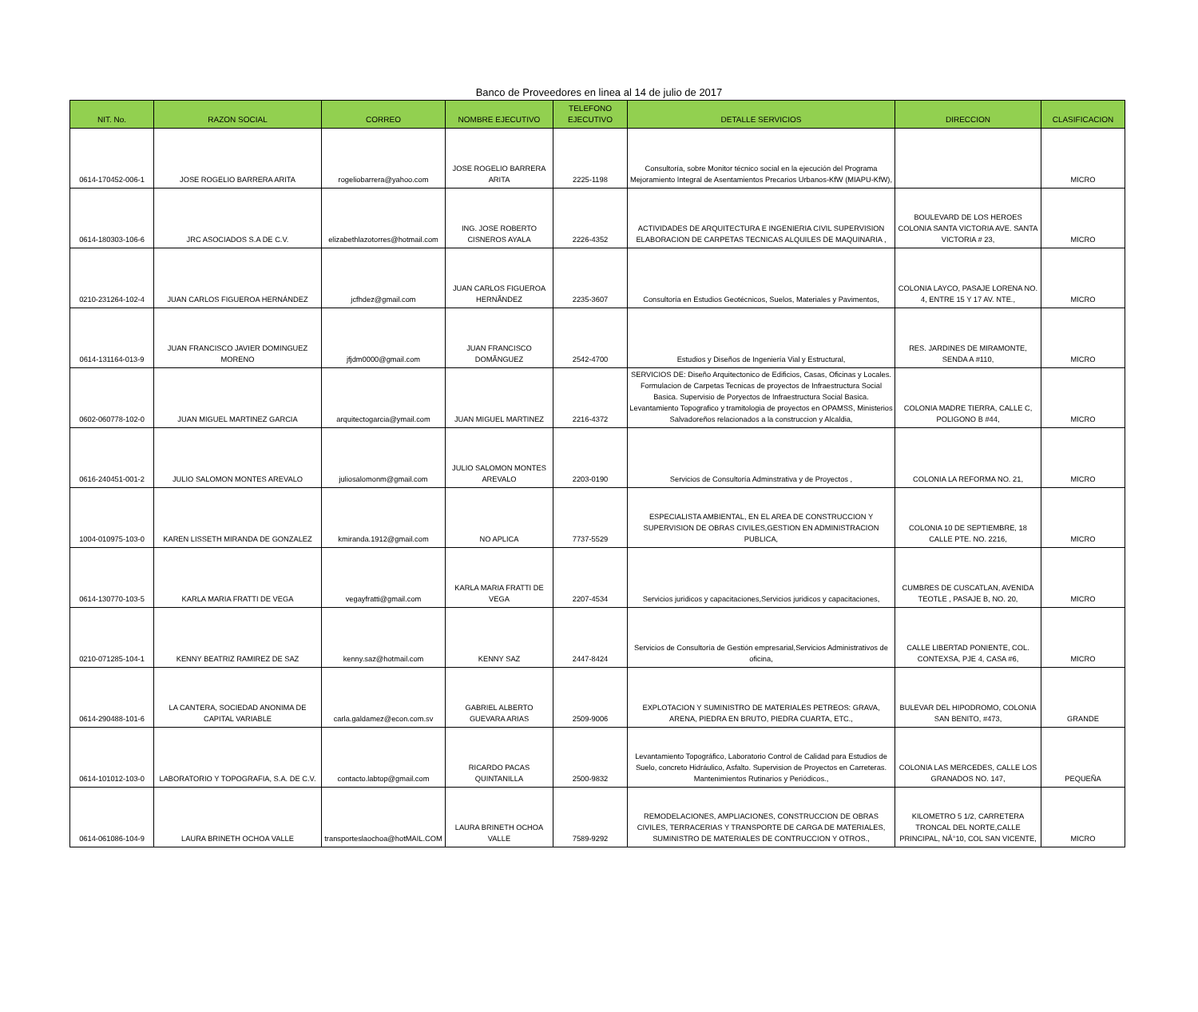Banco de Proveedores en linea al 14 de julio de 2017
| NIT. No. | RAZON SOCIAL | CORREO | NOMBRE EJECUTIVO | TELEFONO EJECUTIVO | DETALLE SERVICIOS | DIRECCION | CLASIFICACION |
| --- | --- | --- | --- | --- | --- | --- | --- |
| 0614-170452-006-1 | JOSE ROGELIO BARRERA ARITA | rogeliobarrera@yahoo.com | JOSE ROGELIO BARRERA ARITA | 2225-1198 | Consultoría, sobre Monitor técnico social en la ejecución del Programa Mejoramiento Integral de Asentamientos Precarios Urbanos-KfW (MIAPU-KfW), | | MICRO |
| 0614-180303-106-6 | JRC ASOCIADOS S.A DE C.V. | elizabethlazotorres@hotmail.com | ING. JOSE ROBERTO CISNEROS AYALA | 2226-4352 | ACTIVIDADES DE ARQUITECTURA E INGENIERIA CIVIL SUPERVISION ELABORACION DE CARPETAS TECNICAS ALQUILES DE MAQUINARIA , | BOULEVARD DE LOS HEROES COLONIA SANTA VICTORIA AVE. SANTA VICTORIA # 23, | MICRO |
| 0210-231264-102-4 | JUAN CARLOS FIGUEROA HERNÁNDEZ | jcfhdez@gmail.com | JUAN CARLOS FIGUEROA HERNÃNDEZ | 2235-3607 | Consultoría en Estudios Geotécnicos, Suelos, Materiales y Pavimentos, | COLONIA LAYCO, PASAJE LORENA NO. 4, ENTRE 15 Y 17 AV. NTE., | MICRO |
| 0614-131164-013-9 | JUAN FRANCISCO JAVIER DOMINGUEZ MORENO | jfjdm0000@gmail.com | JUAN FRANCISCO DOMÃNGUEZ | 2542-4700 | Estudios y Diseños de Ingeniería Vial y Estructural, | RES. JARDINES DE MIRAMONTE, SENDA A #110, | MICRO |
| 0602-060778-102-0 | JUAN MIGUEL MARTINEZ GARCIA | arquitectogarcia@ymail.com | JUAN MIGUEL MARTINEZ | 2216-4372 | SERVICIOS DE: Diseño Arquitectonico de Edificios, Casas, Oficinas y Locales. Formulacion de Carpetas Tecnicas de proyectos de Infraestructura Social Basica. Supervisio de Poryectos de Infraestructura Social Basica. Levantamiento Topografico y tramitologia de proyectos en OPAMSS, Ministerios Salvadoreños relacionados a la construccion y Alcaldia, | COLONIA MADRE TIERRA, CALLE C, POLIGONO B #44, | MICRO |
| 0616-240451-001-2 | JULIO SALOMON MONTES AREVALO | juliosalomonm@gmail.com | JULIO SALOMON MONTES AREVALO | 2203-0190 | Servicios de Consultoría Adminstrativa y de Proyectos , | COLONIA LA REFORMA NO. 21, | MICRO |
| 1004-010975-103-0 | KAREN LISSETH MIRANDA DE GONZALEZ | kmiranda.1912@gmail.com | NO APLICA | 7737-5529 | ESPECIALISTA AMBIENTAL, EN EL AREA DE CONSTRUCCION Y SUPERVISION DE OBRAS CIVILES,GESTION EN ADMINISTRACION PUBLICA, | COLONIA 10 DE SEPTIEMBRE, 18 CALLE PTE. NO. 2216, | MICRO |
| 0614-130770-103-5 | KARLA MARIA FRATTI DE VEGA | vegayfratti@gmail.com | KARLA MARIA FRATTI DE VEGA | 2207-4534 | Servicios juridicos y capacitaciones,Servicios juridicos y capacitaciones, | CUMBRES DE CUSCATLAN, AVENIDA TEOTLE , PASAJE B, NO. 20, | MICRO |
| 0210-071285-104-1 | KENNY BEATRIZ RAMIREZ DE SAZ | kenny.saz@hotmail.com | KENNY SAZ | 2447-8424 | Servicios de Consultoría de Gestión empresarial,Servicios Administrativos de oficina, | CALLE LIBERTAD PONIENTE, COL. CONTEXSA, PJE 4, CASA #6, | MICRO |
| 0614-290488-101-6 | LA CANTERA, SOCIEDAD ANONIMA DE CAPITAL VARIABLE | carla.galdamez@econ.com.sv | GABRIEL ALBERTO GUEVARA ARIAS | 2509-9006 | EXPLOTACION Y SUMINISTRO DE MATERIALES PETREOS: GRAVA, ARENA, PIEDRA EN BRUTO, PIEDRA CUARTA, ETC., | BULEVAR DEL HIPODROMO, COLONIA SAN BENITO, #473, | GRANDE |
| 0614-101012-103-0 | LABORATORIO Y TOPOGRAFIA, S.A. DE C.V. | contacto.labtop@gmail.com | RICARDO PACAS QUINTANILLA | 2500-9832 | Levantamiento Topográfico, Laboratorio Control de Calidad para Estudios de Suelo, concreto Hidráulico, Asfalto. Supervision de Proyectos en Carreteras. Mantenimientos Rutinarios y Periódicos., | COLONIA LAS MERCEDES, CALLE LOS GRANADOS NO. 147, | PEQUEÑA |
| 0614-061086-104-9 | LAURA BRINETH OCHOA VALLE | transporteslaochoa@hotMAIL.COM | LAURA BRINETH OCHOA VALLE | 7589-9292 | REMODELACIONES, AMPLIACIONES, CONSTRUCCION DE OBRAS CIVILES, TERRACERIAS Y TRANSPORTE DE CARGA DE MATERIALES, SUMINISTRO DE MATERIALES DE CONTRUCCION Y OTROS., | KILOMETRO 5 1/2, CARRETERA TRONCAL DEL NORTE,CALLE PRINCIPAL, NÂ°10, COL SAN VICENTE, | MICRO |